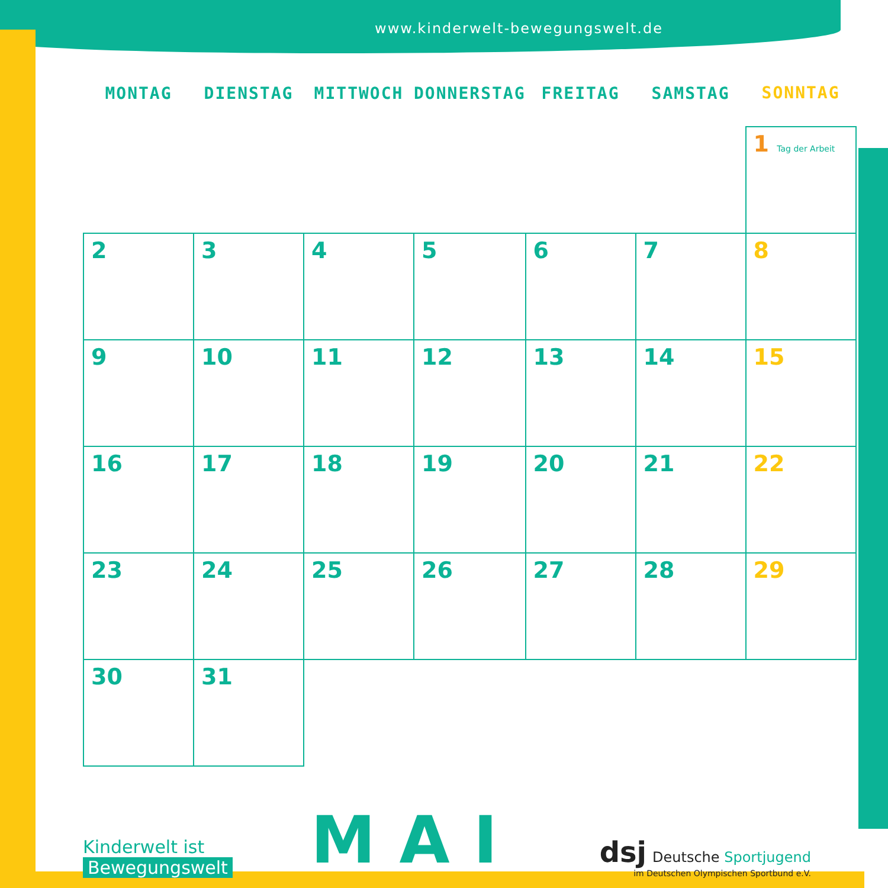www.kinderwelt-bewegungswelt.de
| MONTAG | DIENSTAG | MITTWOCH | DONNERSTAG | FREITAG | SAMSTAG | SONNTAG |
| --- | --- | --- | --- | --- | --- | --- |
| | | | | | | 1 Tag der Arbeit |
| 2 | 3 | 4 | 5 | 6 | 7 | 8 |
| 9 | 10 | 11 | 12 | 13 | 14 | 15 |
| 16 | 17 | 18 | 19 | 20 | 21 | 22 |
| 23 | 24 | 25 | 26 | 27 | 28 | 29 |
| 30 | 31 | | | | | |
Kinderwelt ist
Bewegungswelt
MAI
dsj Deutsche Sportjugend
im Deutschen Olympischen Sportbund e.V.